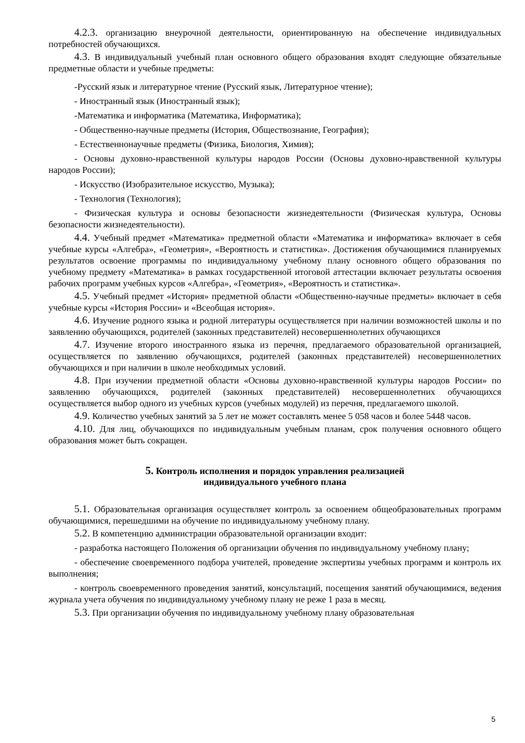4.2.3. организацию внеурочной деятельности, ориентированную на обеспечение индивидуальных потребностей обучающихся.
4.3. В индивидуальный учебный план основного общего образования входят следующие обязательные предметные области и учебные предметы:
-Русский язык и литературное чтение (Русский язык, Литературное чтение);
- Иностранный язык (Иностранный язык);
-Математика и информатика (Математика, Информатика);
- Общественно-научные предметы (История, Обществознание, География);
- Естественнонаучные предметы (Физика, Биология, Химия);
- Основы духовно-нравственной культуры народов России (Основы духовно-нравственной культуры народов России);
- Искусство (Изобразительное искусство, Музыка);
- Технология (Технология);
- Физическая культура и основы безопасности жизнедеятельности (Физическая культура, Основы безопасности жизнедеятельности).
4.4. Учебный предмет «Математика» предметной области «Математика и информатика» включает в себя учебные курсы «Алгебра», «Геометрия», «Вероятность и статистика». Достижения обучающимися планируемых результатов освоение программы по индивидуальному учебному плану основного общего образования по учебному предмету «Математика» в рамках государственной итоговой аттестации включает результаты освоения рабочих программ учебных курсов «Алгебра», «Геометрия», «Вероятность и статистика».
4.5. Учебный предмет «История» предметной области «Общественно-научные предметы» включает в себя учебные курсы «История России» и «Всеобщая история».
4.6. Изучение родного языка и родной литературы осуществляется при наличии возможностей школы и по заявлению обучающихся, родителей (законных представителей) несовершеннолетних обучающихся
4.7. Изучение второго иностранного языка из перечня, предлагаемого образовательной организацией, осуществляется по заявлению обучающихся, родителей (законных представителей) несовершеннолетних обучающихся и при наличии в школе необходимых условий.
4.8. При изучении предметной области «Основы духовно-нравственной культуры народов России» по заявлению обучающихся, родителей (законных представителей) несовершеннолетних обучающихся осуществляется выбор одного из учебных курсов (учебных модулей) из перечня, предлагаемого школой.
4.9. Количество учебных занятий за 5 лет не может составлять менее 5 058 часов и более 5448 часов.
4.10. Для лиц, обучающихся по индивидуальным учебным планам, срок получения основного общего образования может быть сокращен.
5. Контроль исполнения и порядок управления реализацией
индивидуального учебного плана
5.1. Образовательная организация осуществляет контроль за освоением общеобразовательных программ обучающимися, перешедшими на обучение по индивидуальному учебному плану.
5.2. В компетенцию администрации образовательной организации входит:
- разработка настоящего Положения об организации обучения по индивидуальному учебному плану;
- обеспечение своевременного подбора учителей, проведение экспертизы учебных программ и контроль их выполнения;
- контроль своевременного проведения занятий, консультаций, посещения занятий обучающимися, ведения журнала учета обучения по индивидуальному учебному плану не реже 1 раза в месяц.
5.3. При организации обучения по индивидуальному учебному плану образовательная
5